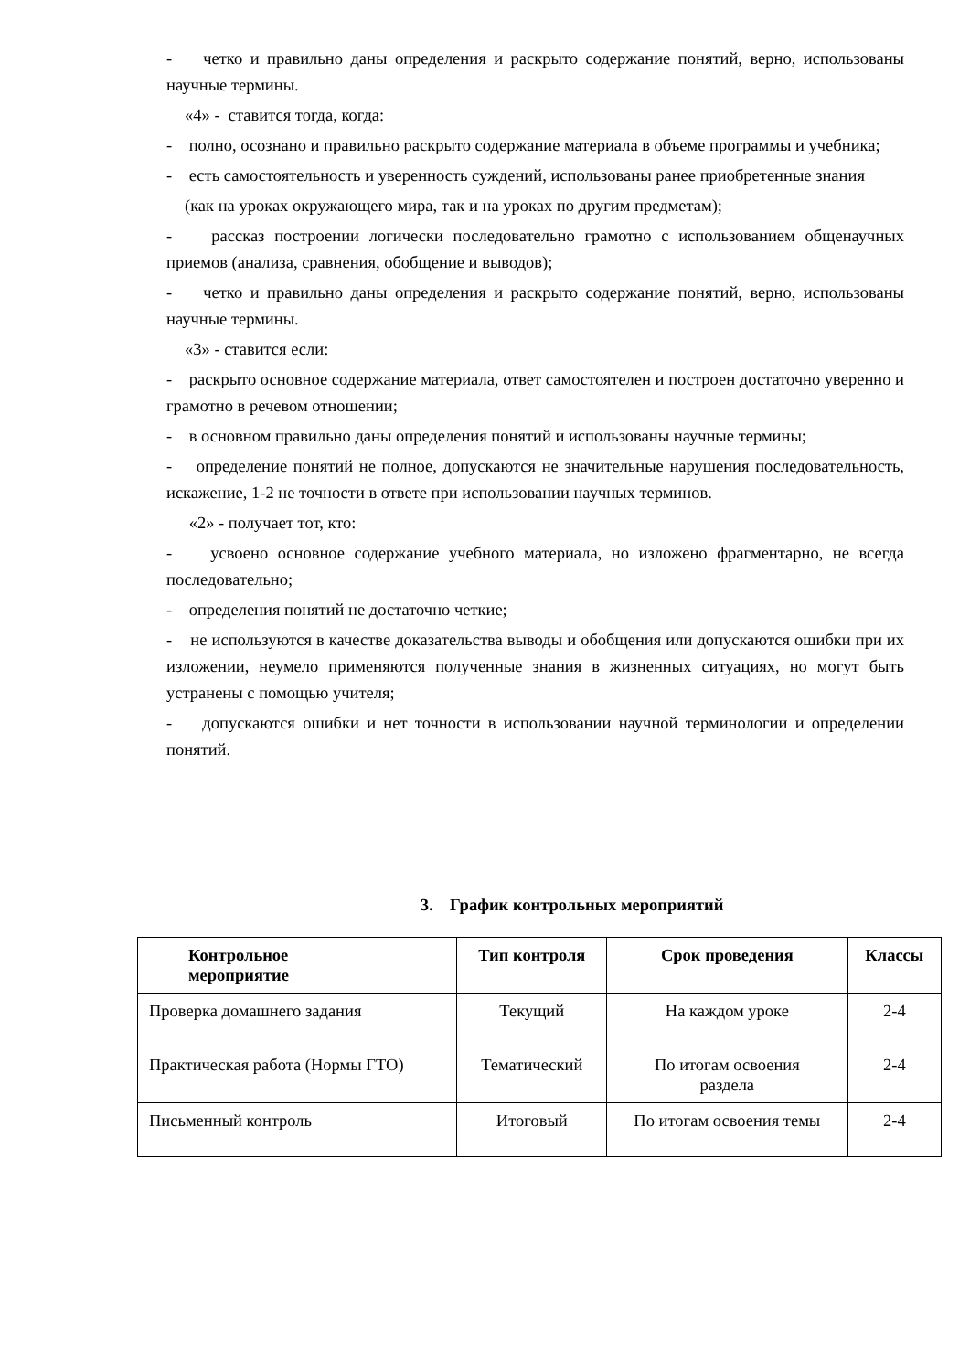- четко и правильно даны определения и раскрыто содержание понятий, верно, использованы научные термины.
«4» - ставится тогда, когда:
- полно, осознано и правильно раскрыто содержание материала в объеме программы и учебника;
- есть самостоятельность и уверенность суждений, использованы ранее приобретенные знания
(как на уроках окружающего мира, так и на уроках по другим предметам);
- рассказ построении логически последовательно грамотно с использованием общенаучных приемов (анализа, сравнения, обобщение и выводов);
- четко и правильно даны определения и раскрыто содержание понятий, верно, использованы научные термины.
«3» - ставится если:
- раскрыто основное содержание материала, ответ самостоятелен и построен достаточно уверенно и грамотно в речевом отношении;
- в основном правильно даны определения понятий и использованы научные термины;
- определение понятий не полное, допускаются не значительные нарушения последовательность, искажение, 1-2 не точности в ответе при использовании научных терминов.
«2» - получает тот, кто:
- усвоено основное содержание учебного материала, но изложено фрагментарно, не всегда последовательно;
- определения понятий не достаточно четкие;
- не используются в качестве доказательства выводы и обобщения или допускаются ошибки при их изложении, неумело применяются полученные знания в жизненных ситуациях, но могут быть устранены с помощью учителя;
- допускаются ошибки и нет точности в использовании научной терминологии и определении понятий.
3. График контрольных мероприятий
| Контрольное мероприятие | Тип контроля | Срок проведения | Классы |
| --- | --- | --- | --- |
| Проверка домашнего задания | Текущий | На каждом уроке | 2-4 |
| Практическая работа (Нормы ГТО) | Тематический | По итогам освоения раздела | 2-4 |
| Письменный контроль | Итоговый | По итогам освоения темы | 2-4 |